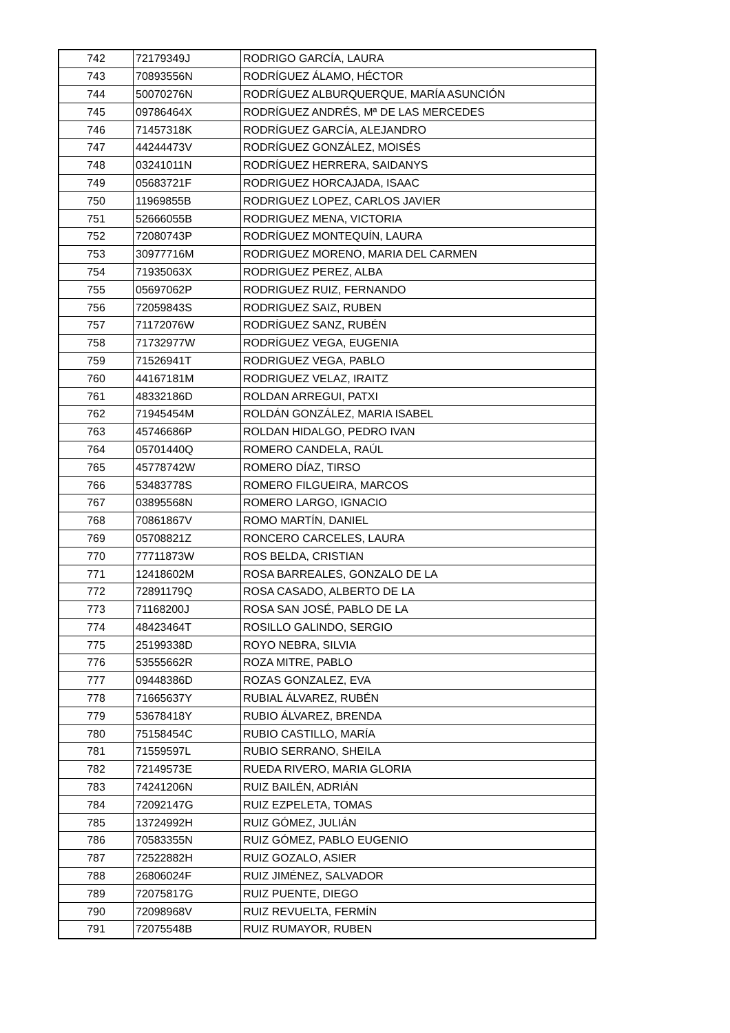| 742 | 72179349J | RODRIGO GARCÍA, LAURA |
| 743 | 70893556N | RODRÍGUEZ ÁLAMO, HÉCTOR |
| 744 | 50070276N | RODRÍGUEZ ALBURQUERQUE, MARÍA ASUNCIÓN |
| 745 | 09786464X | RODRÍGUEZ ANDRÉS, Mª DE LAS MERCEDES |
| 746 | 71457318K | RODRÍGUEZ GARCÍA, ALEJANDRO |
| 747 | 44244473V | RODRÍGUEZ GONZÁLEZ, MOISÉS |
| 748 | 03241011N | RODRÍGUEZ HERRERA, SAIDANYS |
| 749 | 05683721F | RODRIGUEZ HORCAJADA, ISAAC |
| 750 | 11969855B | RODRIGUEZ LOPEZ, CARLOS JAVIER |
| 751 | 52666055B | RODRIGUEZ MENA, VICTORIA |
| 752 | 72080743P | RODRÍGUEZ MONTEQUÍN, LAURA |
| 753 | 30977716M | RODRIGUEZ MORENO, MARIA DEL CARMEN |
| 754 | 71935063X | RODRIGUEZ PEREZ, ALBA |
| 755 | 05697062P | RODRIGUEZ RUIZ, FERNANDO |
| 756 | 72059843S | RODRIGUEZ SAIZ, RUBEN |
| 757 | 71172076W | RODRÍGUEZ SANZ, RUBÉN |
| 758 | 71732977W | RODRÍGUEZ VEGA, EUGENIA |
| 759 | 71526941T | RODRIGUEZ VEGA, PABLO |
| 760 | 44167181M | RODRIGUEZ VELAZ, IRAITZ |
| 761 | 48332186D | ROLDAN ARREGUI, PATXI |
| 762 | 71945454M | ROLDÁN GONZÁLEZ, MARIA ISABEL |
| 763 | 45746686P | ROLDAN HIDALGO, PEDRO IVAN |
| 764 | 05701440Q | ROMERO CANDELA, RAÚL |
| 765 | 45778742W | ROMERO DÍAZ, TIRSO |
| 766 | 53483778S | ROMERO FILGUEIRA, MARCOS |
| 767 | 03895568N | ROMERO LARGO, IGNACIO |
| 768 | 70861867V | ROMO MARTÍN, DANIEL |
| 769 | 05708821Z | RONCERO CARCELES, LAURA |
| 770 | 77711873W | ROS BELDA, CRISTIAN |
| 771 | 12418602M | ROSA BARREALES, GONZALO DE LA |
| 772 | 72891179Q | ROSA CASADO, ALBERTO DE LA |
| 773 | 71168200J | ROSA SAN JOSÉ, PABLO DE LA |
| 774 | 48423464T | ROSILLO GALINDO, SERGIO |
| 775 | 25199338D | ROYO NEBRA, SILVIA |
| 776 | 53555662R | ROZA MITRE, PABLO |
| 777 | 09448386D | ROZAS GONZALEZ, EVA |
| 778 | 71665637Y | RUBIAL ÁLVAREZ, RUBÉN |
| 779 | 53678418Y | RUBIO ÁLVAREZ, BRENDA |
| 780 | 75158454C | RUBIO CASTILLO, MARÍA |
| 781 | 71559597L | RUBIO SERRANO, SHEILA |
| 782 | 72149573E | RUEDA RIVERO, MARIA GLORIA |
| 783 | 74241206N | RUIZ BAILÉN, ADRIÁN |
| 784 | 72092147G | RUIZ EZPELETA, TOMAS |
| 785 | 13724992H | RUIZ GÓMEZ, JULIÁN |
| 786 | 70583355N | RUIZ GÓMEZ, PABLO EUGENIO |
| 787 | 72522882H | RUIZ GOZALO, ASIER |
| 788 | 26806024F | RUIZ JIMÉNEZ, SALVADOR |
| 789 | 72075817G | RUIZ PUENTE, DIEGO |
| 790 | 72098968V | RUIZ REVUELTA, FERMÍN |
| 791 | 72075548B | RUIZ RUMAYOR, RUBEN |